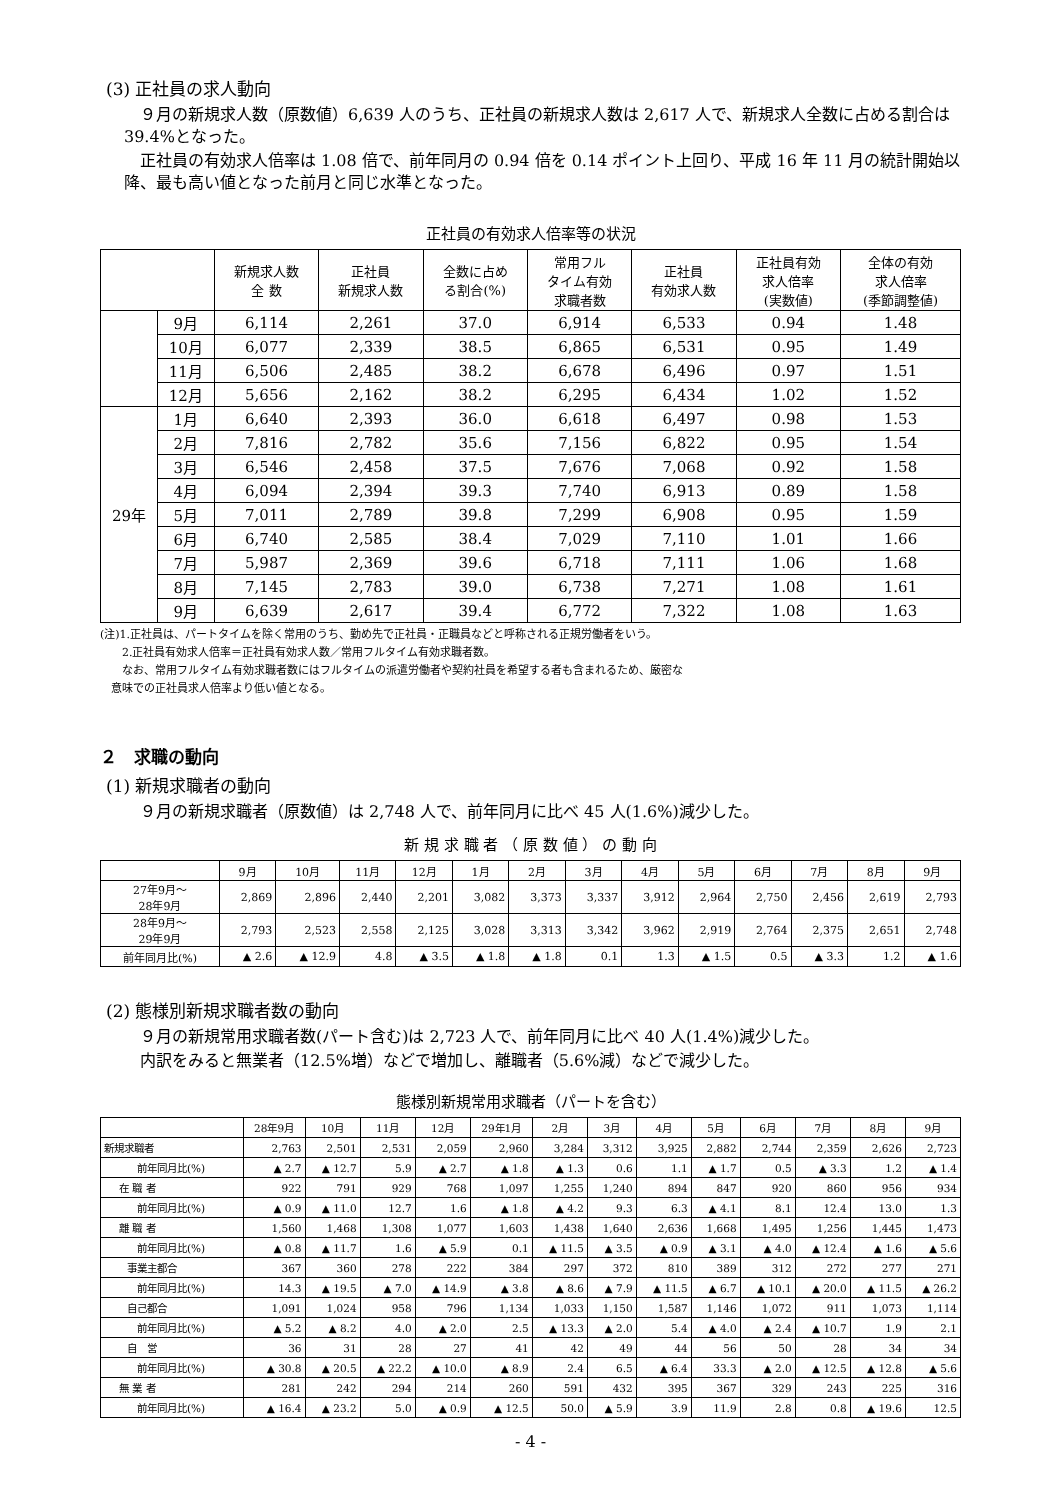(3) 正社員の求人動向
　９月の新規求人数（原数値）6,639 人のうち、正社員の新規求人数は 2,617 人で、新規求人全数に占める割合は 39.4%となった。
　正社員の有効求人倍率は 1.08 倍で、前年同月の 0.94 倍を 0.14 ポイント上回り、平成 16 年 11 月の統計開始以降、最も高い値となった前月と同じ水準となった。
正社員の有効求人倍率等の状況
| | | 新規求人数 全 数 | 正社員 新規求人数 | 全数に占め る割合(%) | 常用フル タイム有効 求職者数 | 正社員 有効求人数 | 正社員有効 求人倍率 (実数値) | 全体の有効 求人倍率 (季節調整値) |
| --- | --- | --- | --- | --- | --- | --- | --- | --- |
| | 9月 | 6,114 | 2,261 | 37.0 | 6,914 | 6,533 | 0.94 | 1.48 |
| | 10月 | 6,077 | 2,339 | 38.5 | 6,865 | 6,531 | 0.95 | 1.49 |
| | 11月 | 6,506 | 2,485 | 38.2 | 6,678 | 6,496 | 0.97 | 1.51 |
| | 12月 | 5,656 | 2,162 | 38.2 | 6,295 | 6,434 | 1.02 | 1.52 |
| 29年 | 1月 | 6,640 | 2,393 | 36.0 | 6,618 | 6,497 | 0.98 | 1.53 |
| | 2月 | 7,816 | 2,782 | 35.6 | 7,156 | 6,822 | 0.95 | 1.54 |
| | 3月 | 6,546 | 2,458 | 37.5 | 7,676 | 7,068 | 0.92 | 1.58 |
| | 4月 | 6,094 | 2,394 | 39.3 | 7,740 | 6,913 | 0.89 | 1.58 |
| | 5月 | 7,011 | 2,789 | 39.8 | 7,299 | 6,908 | 0.95 | 1.59 |
| | 6月 | 6,740 | 2,585 | 38.4 | 7,029 | 7,110 | 1.01 | 1.66 |
| | 7月 | 5,987 | 2,369 | 39.6 | 6,718 | 7,111 | 1.06 | 1.68 |
| | 8月 | 7,145 | 2,783 | 39.0 | 6,738 | 7,271 | 1.08 | 1.61 |
| | 9月 | 6,639 | 2,617 | 39.4 | 6,772 | 7,322 | 1.08 | 1.63 |
(注)1.正社員は、パートタイムを除く常用のうち、勤め先で正社員・正職員などと呼称される正規労働者をいう。
　　2.正社員有効求人倍率＝正社員有効求人数／常用フルタイム有効求職者数。
　　なお、常用フルタイム有効求職者数にはフルタイムの派遣労働者や契約社員を希望する者も含まれるため、厳密な
　意味での正社員求人倍率より低い値となる。
２　求職の動向
(1) 新規求職者の動向
　９月の新規求職者（原数値）は 2,748 人で、前年同月に比べ 45 人(1.6%)減少した。
新 規 求 職 者 （ 原 数 値 ） の 動 向
| | 9月 | 10月 | 11月 | 12月 | 1月 | 2月 | 3月 | 4月 | 5月 | 6月 | 7月 | 8月 | 9月 |
| --- | --- | --- | --- | --- | --- | --- | --- | --- | --- | --- | --- | --- | --- |
| 27年9月～ 28年9月 | 2,869 | 2,896 | 2,440 | 2,201 | 3,082 | 3,373 | 3,337 | 3,912 | 2,964 | 2,750 | 2,456 | 2,619 | 2,793 |
| 28年9月～ 29年9月 | 2,793 | 2,523 | 2,558 | 2,125 | 3,028 | 3,313 | 3,342 | 3,962 | 2,919 | 2,764 | 2,375 | 2,651 | 2,748 |
| 前年同月比(%) | ▲ 2.6 | ▲ 12.9 | 4.8 | ▲ 3.5 | ▲ 1.8 | ▲ 1.8 | 0.1 | 1.3 | ▲ 1.5 | 0.5 | ▲ 3.3 | 1.2 | ▲ 1.6 |
(2) 態様別新規求職者数の動向
　９月の新規常用求職者数(パート含む)は 2,723 人で、前年同月に比べ 40 人(1.4%)減少した。
　内訳をみると無業者（12.5%増）などで増加し、離職者（5.6%減）などで減少した。
態様別新規常用求職者（パートを含む）
| | 28年9月 | 10月 | 11月 | 12月 | 29年1月 | 2月 | 3月 | 4月 | 5月 | 6月 | 7月 | 8月 | 9月 |
| --- | --- | --- | --- | --- | --- | --- | --- | --- | --- | --- | --- | --- | --- |
| 新規求職者 | 2,763 | 2,501 | 2,531 | 2,059 | 2,960 | 3,284 | 3,312 | 3,925 | 2,882 | 2,744 | 2,359 | 2,626 | 2,723 |
| 前年同月比(%) | ▲ 2.7 | ▲ 12.7 | 5.9 | ▲ 2.7 | ▲ 1.8 | ▲ 1.3 | 0.6 | 1.1 | ▲ 1.7 | 0.5 | ▲ 3.3 | 1.2 | ▲ 1.4 |
| 在 職 者 | 922 | 791 | 929 | 768 | 1,097 | 1,255 | 1,240 | 894 | 847 | 920 | 860 | 956 | 934 |
| 前年同月比(%) | ▲ 0.9 | ▲ 11.0 | 12.7 | 1.6 | ▲ 1.8 | ▲ 4.2 | 9.3 | 6.3 | ▲ 4.1 | 8.1 | 12.4 | 13.0 | 1.3 |
| 離 職 者 | 1,560 | 1,468 | 1,308 | 1,077 | 1,603 | 1,438 | 1,640 | 2,636 | 1,668 | 1,495 | 1,256 | 1,445 | 1,473 |
| 前年同月比(%) | ▲ 0.8 | ▲ 11.7 | 1.6 | ▲ 5.9 | 0.1 | ▲ 11.5 | ▲ 3.5 | ▲ 0.9 | ▲ 3.1 | ▲ 4.0 | ▲ 12.4 | ▲ 1.6 | ▲ 5.6 |
| 事業主都合 | 367 | 360 | 278 | 222 | 384 | 297 | 372 | 810 | 389 | 312 | 272 | 277 | 271 |
| 前年同月比(%) | 14.3 | ▲ 19.5 | ▲ 7.0 | ▲ 14.9 | ▲ 3.8 | ▲ 8.6 | ▲ 7.9 | ▲ 11.5 | ▲ 6.7 | ▲ 10.1 | ▲ 20.0 | ▲ 11.5 | ▲ 26.2 |
| 自己都合 | 1,091 | 1,024 | 958 | 796 | 1,134 | 1,033 | 1,150 | 1,587 | 1,146 | 1,072 | 911 | 1,073 | 1,114 |
| 前年同月比(%) | ▲ 5.2 | ▲ 8.2 | 4.0 | ▲ 2.0 | 2.5 | ▲ 13.3 | ▲ 2.0 | 5.4 | ▲ 4.0 | ▲ 2.4 | ▲ 10.7 | 1.9 | 2.1 |
| 自 営 | 36 | 31 | 28 | 27 | 41 | 42 | 49 | 44 | 56 | 50 | 28 | 34 | 34 |
| 前年同月比(%) | ▲ 30.8 | ▲ 20.5 | ▲ 22.2 | ▲ 10.0 | ▲ 8.9 | 2.4 | 6.5 | ▲ 6.4 | 33.3 | ▲ 2.0 | ▲ 12.5 | ▲ 12.8 | ▲ 5.6 |
| 無 業 者 | 281 | 242 | 294 | 214 | 260 | 591 | 432 | 395 | 367 | 329 | 243 | 225 | 316 |
| 前年同月比(%) | ▲ 16.4 | ▲ 23.2 | 5.0 | ▲ 0.9 | ▲ 12.5 | 50.0 | ▲ 5.9 | 3.9 | 11.9 | 2.8 | 0.8 | ▲ 19.6 | 12.5 |
- 4 -